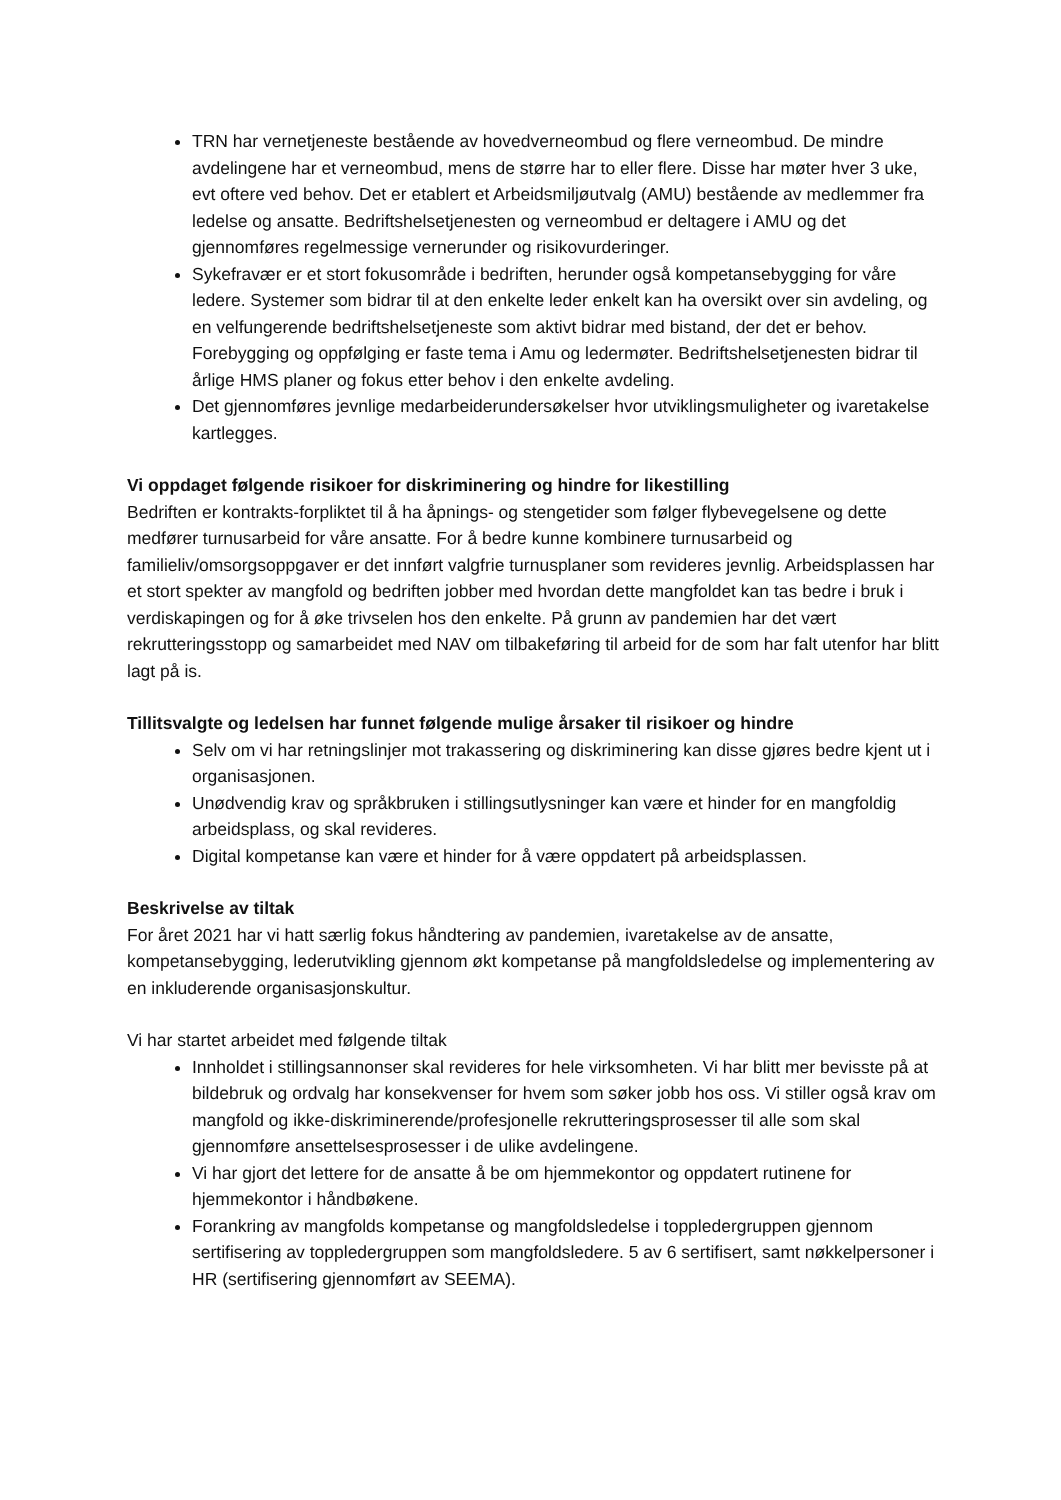TRN har vernetjeneste bestående av hovedverneombud og flere verneombud. De mindre avdelingene har et verneombud, mens de større har to eller flere. Disse har møter hver 3 uke, evt oftere ved behov. Det er etablert et Arbeidsmiljøutvalg (AMU) bestående av medlemmer fra ledelse og ansatte. Bedriftshelsetjenesten og verneombud er deltagere i AMU og det gjennomføres regelmessige vernerunder og risikovurderinger.
Sykefravær er et stort fokusområde i bedriften, herunder også kompetansebygging for våre ledere. Systemer som bidrar til at den enkelte leder enkelt kan ha oversikt over sin avdeling, og en velfungerende bedriftshelsetjeneste som aktivt bidrar med bistand, der det er behov. Forebygging og oppfølging er faste tema i Amu og ledermøter. Bedriftshelsetjenesten bidrar til årlige HMS planer og fokus etter behov i den enkelte avdeling.
Det gjennomføres jevnlige medarbeiderundersøkelser hvor utviklingsmuligheter og ivaretakelse kartlegges.
Vi oppdaget følgende risikoer for diskriminering og hindre for likestilling
Bedriften er kontrakts-forpliktet til å ha åpnings- og stengetider som følger flybevegelsene og dette medfører turnusarbeid for våre ansatte. For å bedre kunne kombinere turnusarbeid og familieliv/omsorgsoppgaver er det innført valgfrie turnusplaner som revideres jevnlig. Arbeidsplassen har et stort spekter av mangfold og bedriften jobber med hvordan dette mangfoldet kan tas bedre i bruk i verdiskapingen og for å øke trivselen hos den enkelte. På grunn av pandemien har det vært rekrutteringsstopp og samarbeidet med NAV om tilbakeføring til arbeid for de som har falt utenfor har blitt lagt på is.
Tillitsvalgte og ledelsen har funnet følgende mulige årsaker til risikoer og hindre
Selv om vi har retningslinjer mot trakassering og diskriminering kan disse gjøres bedre kjent ut i organisasjonen.
Unødvendig krav og språkbruken i stillingsutlysninger kan være et hinder for en mangfoldig arbeidsplass, og skal revideres.
Digital kompetanse kan være et hinder for å være oppdatert på arbeidsplassen.
Beskrivelse av tiltak
For året 2021 har vi hatt særlig fokus håndtering av pandemien, ivaretakelse av de ansatte, kompetansebygging, lederutvikling gjennom økt kompetanse på mangfoldsledelse og implementering av en inkluderende organisasjonskultur.
Vi har startet arbeidet med følgende tiltak
Innholdet i stillingsannonser skal revideres for hele virksomheten. Vi har blitt mer bevisste på at bildebruk og ordvalg har konsekvenser for hvem som søker jobb hos oss. Vi stiller også krav om mangfold og ikke-diskriminerende/profesjonelle rekrutteringsprosesser til alle som skal gjennomføre ansettelsesprosesser i de ulike avdelingene.
Vi har gjort det lettere for de ansatte å be om hjemmekontor og oppdatert rutinene for hjemmekontor i håndbøkene.
Forankring av mangfolds kompetanse og mangfoldsledelse i toppledergruppen gjennom sertifisering av toppledergruppen som mangfoldsledere. 5 av 6 sertifisert, samt nøkkelpersoner i HR (sertifisering gjennomført av SEEMA).